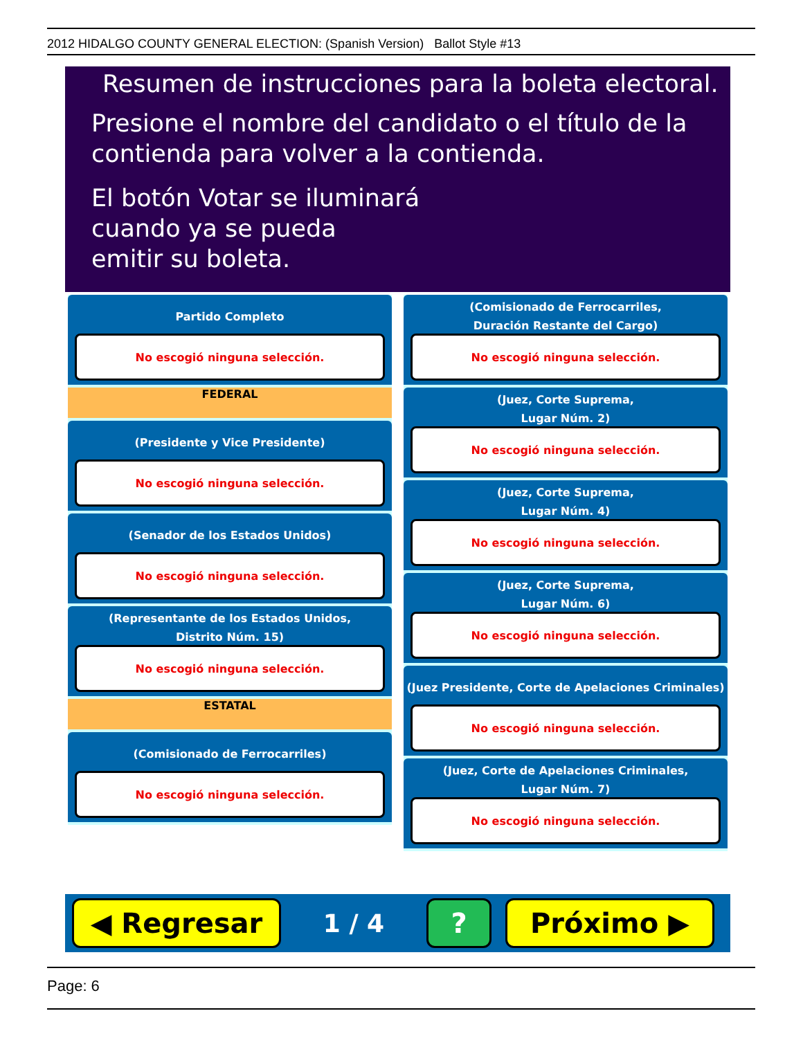2012 HIDALGO COUNTY GENERAL ELECTION: (Spanish Version) Ballot Style #13
Resumen de instrucciones para la boleta electoral.
Presione el nombre del candidato o el título de la
contienda para volver a la contienda.
El botón Votar se iluminará
cuando ya se pueda
emitir su boleta.
Partido Completo
No escogió ninguna selección.
FEDERAL
(Presidente y Vice Presidente)
No escogió ninguna selección.
(Senador de los Estados Unidos)
No escogió ninguna selección.
(Representante de los Estados Unidos,
Distrito Núm. 15)
No escogió ninguna selección.
ESTATAL
(Comisionado de Ferrocarriles)
No escogió ninguna selección.
(Comisionado de Ferrocarriles,
Duración Restante del Cargo)
No escogió ninguna selección.
(Juez, Corte Suprema,
Lugar Núm. 2)
No escogió ninguna selección.
(Juez, Corte Suprema,
Lugar Núm. 4)
No escogió ninguna selección.
(Juez, Corte Suprema,
Lugar Núm. 6)
No escogió ninguna selección.
(Juez Presidente, Corte de Apelaciones Criminales)
No escogió ninguna selección.
(Juez, Corte de Apelaciones Criminales,
Lugar Núm. 7)
No escogió ninguna selección.
◀ Regresar
1 / 4
? Próximo ▶
Page: 6